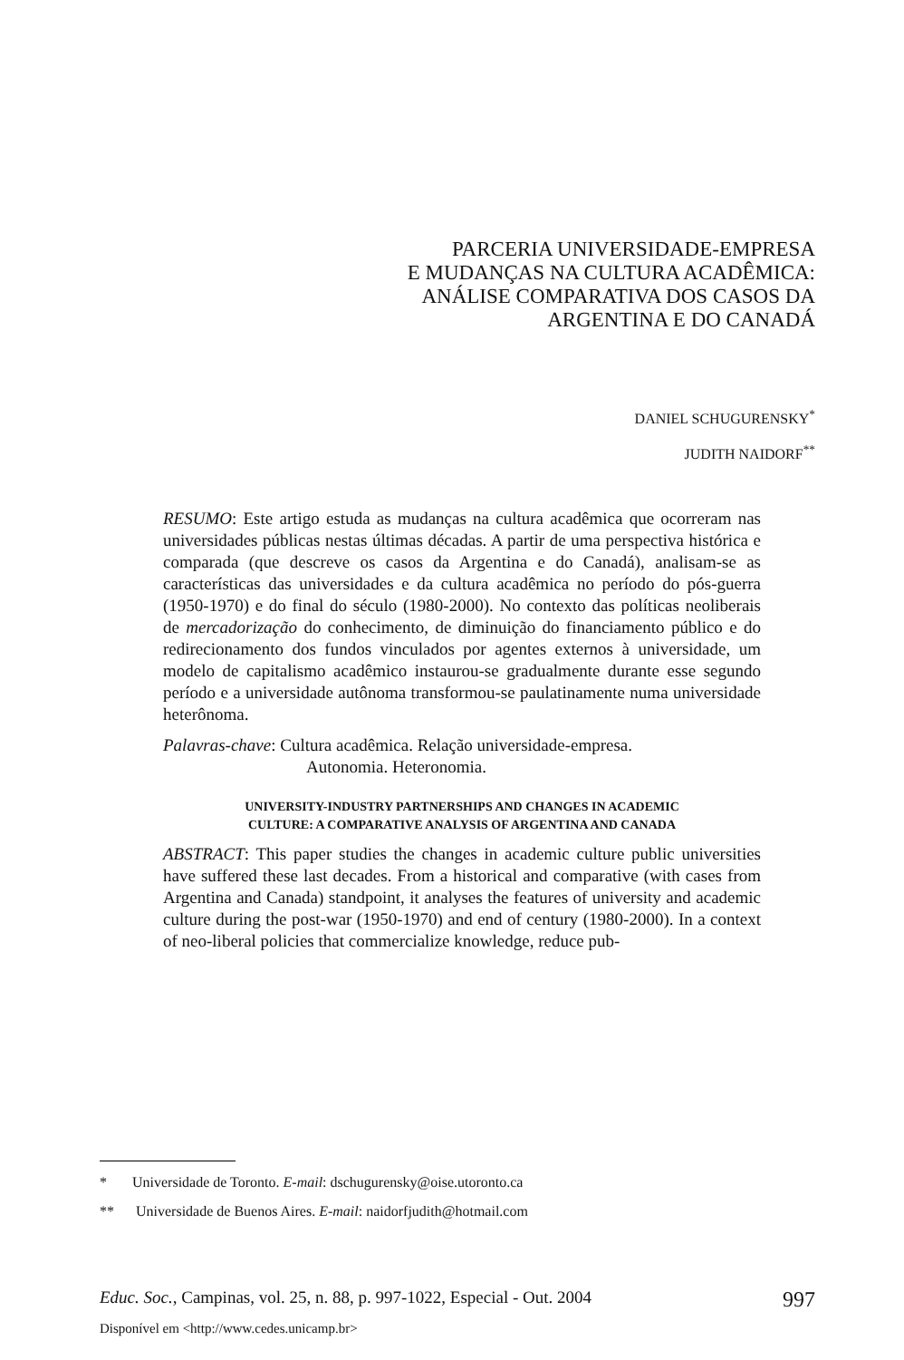PARCERIA UNIVERSIDADE-EMPRESA
E MUDANÇAS NA CULTURA ACADÊMICA:
ANÁLISE COMPARATIVA DOS CASOS DA
ARGENTINA E DO CANADÁ
DANIEL SCHUGURENSKY<sup>*</sup>
JUDITH NAIDORF<sup>**</sup>
RESUMO: Este artigo estuda as mudanças na cultura acadêmica que ocorreram nas universidades públicas nestas últimas décadas. A partir de uma perspectiva histórica e comparada (que descreve os casos da Argentina e do Canadá), analisam-se as características das universidades e da cultura acadêmica no período do pós-guerra (1950-1970) e do final do século (1980-2000). No contexto das políticas neoliberais de mercadorização do conhecimento, de diminuição do financiamento público e do redirecionamento dos fundos vinculados por agentes externos à universidade, um modelo de capitalismo acadêmico instaurou-se gradualmente durante esse segundo período e a universidade autônoma transformou-se paulatinamente numa universidade heterônoma.
Palavras-chave: Cultura acadêmica. Relação universidade-empresa.
Autonomia. Heteronomia.
UNIVERSITY-INDUSTRY PARTNERSHIPS AND CHANGES IN ACADEMIC
CULTURE: A COMPARATIVE ANALYSIS OF ARGENTINA AND CANADA
ABSTRACT: This paper studies the changes in academic culture public universities have suffered these last decades. From a historical and comparative (with cases from Argentina and Canada) standpoint, it analyses the features of university and academic culture during the post-war (1950-1970) and end of century (1980-2000). In a context of neo-liberal policies that commercialize knowledge, reduce pub-
* Universidade de Toronto. E-mail: dschugurensky@oise.utoronto.ca
** Universidade de Buenos Aires. E-mail: naidorfjudith@hotmail.com
Educ. Soc., Campinas, vol. 25, n. 88, p. 997-1022, Especial - Out. 2004 997
Disponível em <http://www.cedes.unicamp.br>